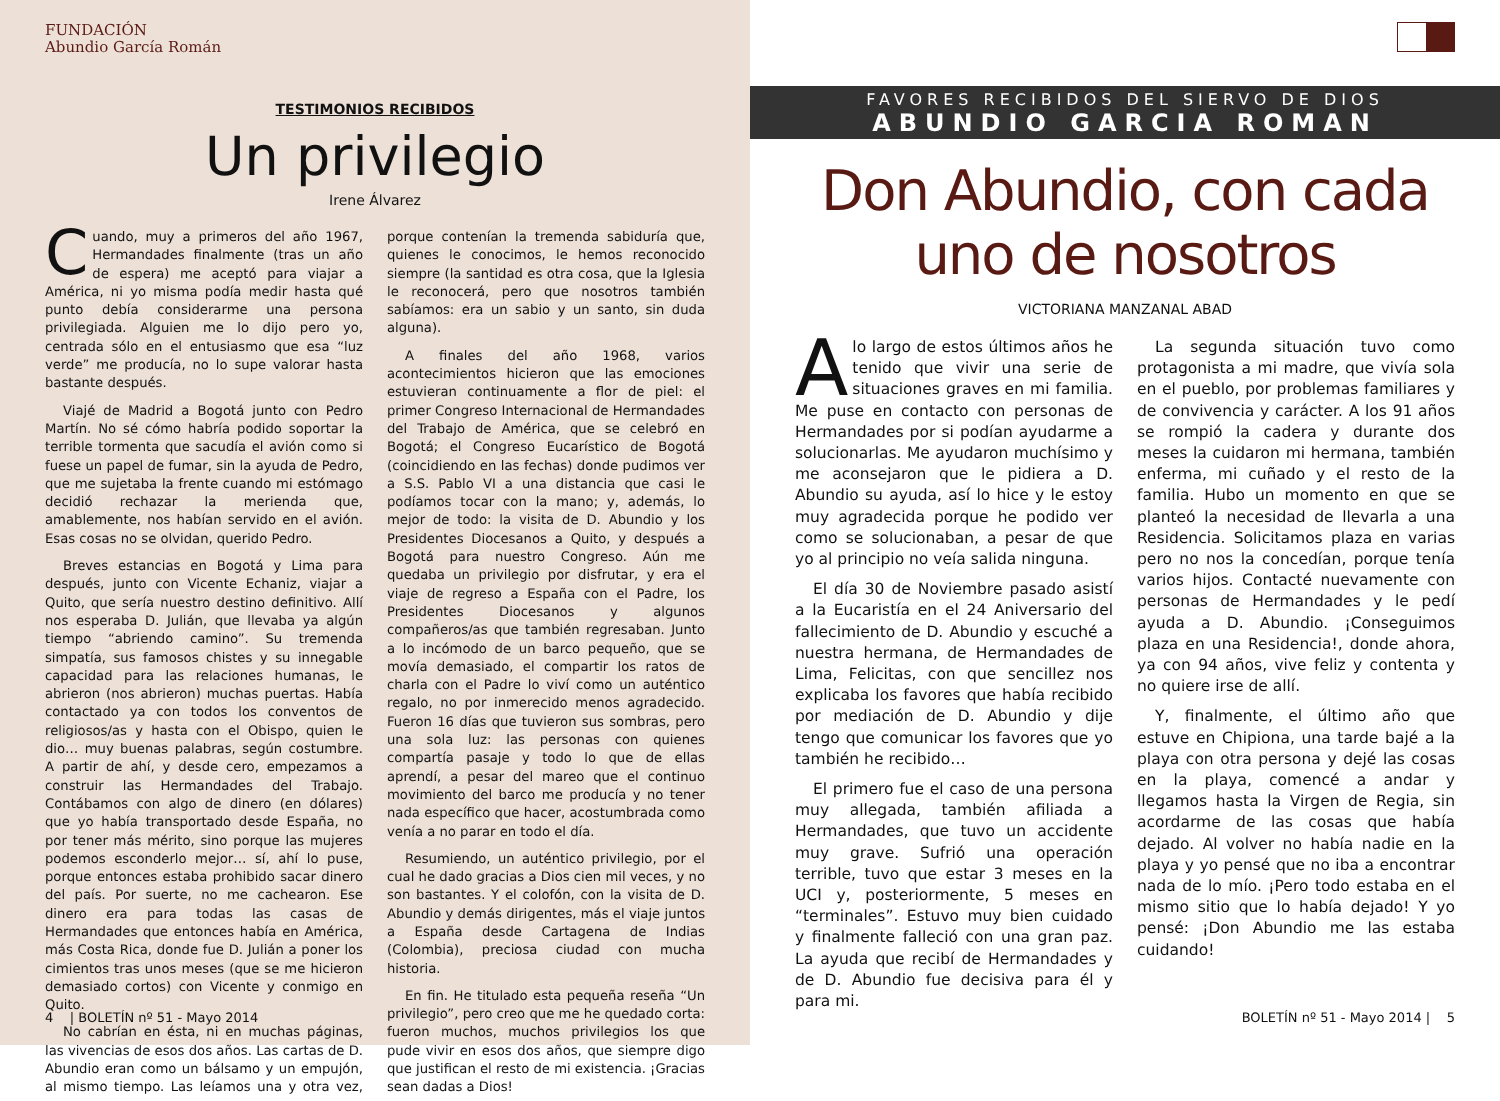FUNDACIÓN
Abundio García Román
TESTIMONIOS RECIBIDOS
Un privilegio
Irene Álvarez
Cuando, muy a primeros del año 1967, Hermandades finalmente (tras un año de espera) me aceptó para viajar a América, ni yo misma podía medir hasta qué punto debía considerarme una persona privilegiada. Alguien me lo dijo pero yo, centrada sólo en el entusiasmo que esa “luz verde” me producía, no lo supe valorar hasta bastante después.
Viajé de Madrid a Bogotá junto con Pedro Martín. No sé cómo habría podido soportar la terrible tormenta que sacudía el avión como si fuese un papel de fumar, sin la ayuda de Pedro, que me sujetaba la frente cuando mi estómago decidió rechazar la merienda que, amablemente, nos habían servido en el avión. Esas cosas no se olvidan, querido Pedro.
Breves estancias en Bogotá y Lima para después, junto con Vicente Echaniz, viajar a Quito, que sería nuestro destino definitivo. Allí nos esperaba D. Julián, que llevaba ya algún tiempo “abriendo camino”. Su tremenda simpatía, sus famosos chistes y su innegable capacidad para las relaciones humanas, le abrieron (nos abrieron) muchas puertas. Había contactado ya con todos los conventos de religiosos/as y hasta con el Obispo, quien le dio… muy buenas palabras, según costumbre. A partir de ahí, y desde cero, empezamos a construir las Hermandades del Trabajo. Contábamos con algo de dinero (en dólares) que yo había transportado desde España, no por tener más mérito, sino porque las mujeres podemos esconderlo mejor… sí, ahí lo puse, porque entonces estaba prohibido sacar dinero del país. Por suerte, no me cachearon. Ese dinero era para todas las casas de Hermandades que entonces había en América, más Costa Rica, donde fue D. Julián a poner los cimientos tras unos meses (que se me hicieron demasiado cortos) con Vicente y conmigo en Quito.
No cabrían en ésta, ni en muchas páginas, las vivencias de esos dos años. Las cartas de D. Abundio eran como un bálsamo y un empujón, al mismo tiempo. Las leíamos una y otra vez, porque contenían la tremenda sabiduría que, quienes le conocimos, le hemos reconocido siempre (la santidad es otra cosa, que la Iglesia le reconocerá, pero que nosotros también sabíamos: era un sabio y un santo, sin duda alguna).
A finales del año 1968, varios acontecimientos hicieron que las emociones estuvieran continuamente a flor de piel: el primer Congreso Internacional de Hermandades del Trabajo de América, que se celebró en Bogotá; el Congreso Eucarístico de Bogotá (coincidiendo en las fechas) donde pudimos ver a S.S. Pablo VI a una distancia que casi le podíamos tocar con la mano; y, además, lo mejor de todo: la visita de D. Abundio y los Presidentes Diocesanos a Quito, y después a Bogotá para nuestro Congreso. Aún me quedaba un privilegio por disfrutar, y era el viaje de regreso a España con el Padre, los Presidentes Diocesanos y algunos compañeros/as que también regresaban. Junto a lo incómodo de un barco pequeño, que se movía demasiado, el compartir los ratos de charla con el Padre lo viví como un auténtico regalo, no por inmerecido menos agradecido. Fueron 16 días que tuvieron sus sombras, pero una sola luz: las personas con quienes compartía pasaje y todo lo que de ellas aprendí, a pesar del mareo que el continuo movimiento del barco me producía y no tener nada específico que hacer, acostumbrada como venía a no parar en todo el día.
Resumiendo, un auténtico privilegio, por el cual he dado gracias a Dios cien mil veces, y no son bastantes. Y el colofón, con la visita de D. Abundio y demás dirigentes, más el viaje juntos a España desde Cartagena de Indias (Colombia), preciosa ciudad con mucha historia.
En fin. He titulado esta pequeña reseña “Un privilegio”, pero creo que me he quedado corta: fueron muchos, muchos privilegios los que pude vivir en esos dos años, que siempre digo que justifican el resto de mi existencia. ¡Gracias sean dadas a Dios!
4 | BOLETÍN nº 51 - Mayo 2014
FAVORES RECIBIDOS DEL SIERVO DE DIOS
ABUNDIO GARCIA ROMAN
Don Abundio, con cada
uno de nosotros
VICTORIANA MANZANAL ABAD
Alo largo de estos últimos años he tenido que vivir una serie de situaciones graves en mi familia. Me puse en contacto con personas de Hermandades por si podían ayudarme a solucionarlas. Me ayudaron muchísimo y me aconsejaron que le pidiera a D. Abundio su ayuda, así lo hice y le estoy muy agradecida porque he podido ver como se solucionaban, a pesar de que yo al principio no veía salida ninguna.
El día 30 de Noviembre pasado asistí a la Eucaristía en el 24 Aniversario del fallecimiento de D. Abundio y escuché a nuestra hermana, de Hermandades de Lima, Felicitas, con que sencillez nos explicaba los favores que había recibido por mediación de D. Abundio y dije tengo que comunicar los favores que yo también he recibido…
El primero fue el caso de una persona muy allegada, también afiliada a Hermandades, que tuvo un accidente muy grave. Sufrió una operación terrible, tuvo que estar 3 meses en la UCI y, posteriormente, 5 meses en “terminales”. Estuvo muy bien cuidado y finalmente falleció con una gran paz. La ayuda que recibí de Hermandades y de D. Abundio fue decisiva para él y para mi.
La segunda situación tuvo como protagonista a mi madre, que vivía sola en el pueblo, por problemas familiares y de convivencia y carácter. A los 91 años se rompió la cadera y durante dos meses la cuidaron mi hermana, también enferma, mi cuñado y el resto de la familia. Hubo un momento en que se planteó la necesidad de llevarla a una Residencia. Solicitamos plaza en varias pero no nos la concedían, porque tenía varios hijos. Contacté nuevamente con personas de Hermandades y le pedí ayuda a D. Abundio. ¡Conseguimos plaza en una Residencia!, donde ahora, ya con 94 años, vive feliz y contenta y no quiere irse de allí.
Y, finalmente, el último año que estuve en Chipiona, una tarde bajé a la playa con otra persona y dejé las cosas en la playa, comencé a andar y llegamos hasta la Virgen de Regia, sin acordarme de las cosas que había dejado. Al volver no había nadie en la playa y yo pensé que no iba a encontrar nada de lo mío. ¡Pero todo estaba en el mismo sitio que lo había dejado! Y yo pensé: ¡Don Abundio me las estaba cuidando!
BOLETÍN nº 51 - Mayo 2014 | 5